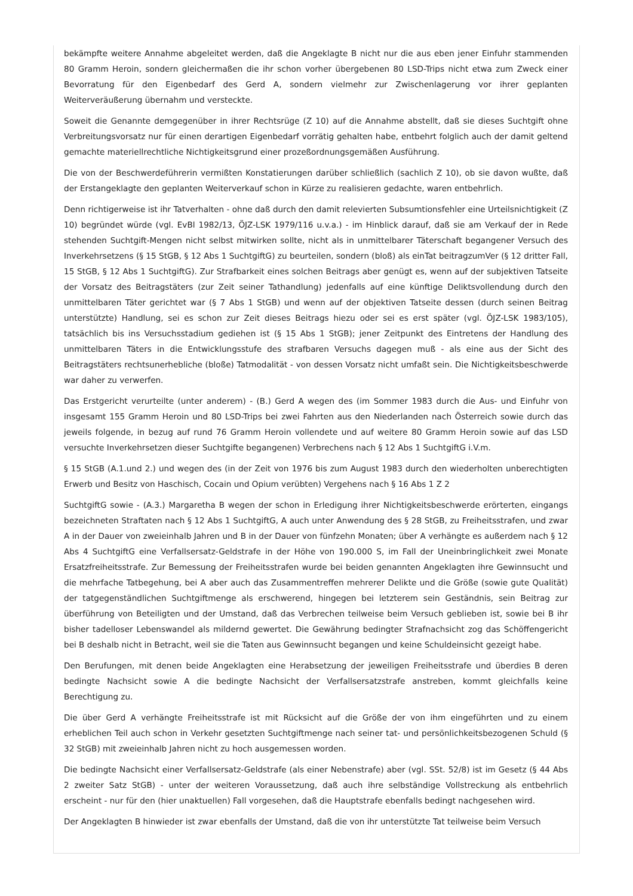bekämpfte weitere Annahme abgeleitet werden, daß die Angeklagte B nicht nur die aus eben jener Einfuhr stammenden 80 Gramm Heroin, sondern gleichermaßen die ihr schon vorher übergebenen 80 LSD-Trips nicht etwa zum Zweck einer Bevorratung für den Eigenbedarf des Gerd A, sondern vielmehr zur Zwischenlagerung vor ihrer geplanten Weiterveräußerung übernahm und versteckte.
Soweit die Genannte demgegenüber in ihrer Rechtsrüge (Z 10) auf die Annahme abstellt, daß sie dieses Suchtgift ohne Verbreitungsvorsatz nur für einen derartigen Eigenbedarf vorrätig gehalten habe, entbehrt folglich auch der damit geltend gemachte materiellrechtliche Nichtigkeitsgrund einer prozeßordnungsgemäßen Ausführung.
Die von der Beschwerdeführerin vermißten Konstatierungen darüber schließlich (sachlich Z 10), ob sie davon wußte, daß der Erstangeklagte den geplanten Weiterverkauf schon in Kürze zu realisieren gedachte, waren entbehrlich.
Denn richtigerweise ist ihr Tatverhalten - ohne daß durch den damit relevierten Subsumtionsfehler eine Urteilsnichtigkeit (Z 10) begründet würde (vgl. EvBl 1982/13, ÖJZ-LSK 1979/116 u.v.a.) - im Hinblick darauf, daß sie am Verkauf der in Rede stehenden Suchtgift-Mengen nicht selbst mitwirken sollte, nicht als in unmittelbarer Täterschaft begangener Versuch des Inverkehrsetzens (§ 15 StGB, § 12 Abs 1 SuchtgiftG) zu beurteilen, sondern (bloß) als einTat beitragzumVer (§ 12 dritter Fall, 15 StGB, § 12 Abs 1 SuchtgiftG). Zur Strafbarkeit eines solchen Beitrags aber genügt es, wenn auf der subjektiven Tatseite der Vorsatz des Beitragstäters (zur Zeit seiner Tathandlung) jedenfalls auf eine künftige Deliktsvollendung durch den unmittelbaren Täter gerichtet war (§ 7 Abs 1 StGB) und wenn auf der objektiven Tatseite dessen (durch seinen Beitrag unterstützte) Handlung, sei es schon zur Zeit dieses Beitrags hiezu oder sei es erst später (vgl. ÖJZ-LSK 1983/105), tatsächlich bis ins Versuchsstadium gediehen ist (§ 15 Abs 1 StGB); jener Zeitpunkt des Eintretens der Handlung des unmittelbaren Täters in die Entwicklungsstufe des strafbaren Versuchs dagegen muß - als eine aus der Sicht des Beitragstäters rechtsunerhebliche (bloße) Tatmodalität - von dessen Vorsatz nicht umfaßt sein. Die Nichtigkeitsbeschwerde war daher zu verwerfen.
Das Erstgericht verurteilte (unter anderem) - (B.) Gerd A wegen des (im Sommer 1983 durch die Aus- und Einfuhr von insgesamt 155 Gramm Heroin und 80 LSD-Trips bei zwei Fahrten aus den Niederlanden nach Österreich sowie durch das jeweils folgende, in bezug auf rund 76 Gramm Heroin vollendete und auf weitere 80 Gramm Heroin sowie auf das LSD versuchte Inverkehrsetzen dieser Suchtgifte begangenen) Verbrechens nach § 12 Abs 1 SuchtgiftG i.V.m.
§ 15 StGB (A.1.und 2.) und wegen des (in der Zeit von 1976 bis zum August 1983 durch den wiederholten unberechtigten Erwerb und Besitz von Haschisch, Cocain und Opium verübten) Vergehens nach § 16 Abs 1 Z 2
SuchtgiftG sowie - (A.3.) Margaretha B wegen der schon in Erledigung ihrer Nichtigkeitsbeschwerde erörterten, eingangs bezeichneten Straftaten nach § 12 Abs 1 SuchtgiftG, A auch unter Anwendung des § 28 StGB, zu Freiheitsstrafen, und zwar A in der Dauer von zweieinhalb Jahren und B in der Dauer von fünfzehn Monaten; über A verhängte es außerdem nach § 12 Abs 4 SuchtgiftG eine Verfallsersatz-Geldstrafe in der Höhe von 190.000 S, im Fall der Uneinbringlichkeit zwei Monate Ersatzfreiheitsstrafe. Zur Bemessung der Freiheitsstrafen wurde bei beiden genannten Angeklagten ihre Gewinnsucht und die mehrfache Tatbegehung, bei A aber auch das Zusammentreffen mehrerer Delikte und die Größe (sowie gute Qualität) der tatgegenständlichen Suchtgiftmenge als erschwerend, hingegen bei letzterem sein Geständnis, sein Beitrag zur überführung von Beteiligten und der Umstand, daß das Verbrechen teilweise beim Versuch geblieben ist, sowie bei B ihr bisher tadelloser Lebenswandel als mildernd gewertet. Die Gewährung bedingter Strafnachsicht zog das Schöffengericht bei B deshalb nicht in Betracht, weil sie die Taten aus Gewinnsucht begangen und keine Schuldeinsicht gezeigt habe.
Den Berufungen, mit denen beide Angeklagten eine Herabsetzung der jeweiligen Freiheitsstrafe und überdies B deren bedingte Nachsicht sowie A die bedingte Nachsicht der Verfallsersatzstrafe anstreben, kommt gleichfalls keine Berechtigung zu.
Die über Gerd A verhängte Freiheitsstrafe ist mit Rücksicht auf die Größe der von ihm eingeführten und zu einem erheblichen Teil auch schon in Verkehr gesetzten Suchtgiftmenge nach seiner tat- und persönlichkeitsbezogenen Schuld (§ 32 StGB) mit zweieinhalb Jahren nicht zu hoch ausgemessen worden.
Die bedingte Nachsicht einer Verfallsersatz-Geldstrafe (als einer Nebenstrafe) aber (vgl. SSt. 52/8) ist im Gesetz (§ 44 Abs 2 zweiter Satz StGB) - unter der weiteren Voraussetzung, daß auch ihre selbständige Vollstreckung als entbehrlich erscheint - nur für den (hier unaktuellen) Fall vorgesehen, daß die Hauptstrafe ebenfalls bedingt nachgesehen wird.
Der Angeklagten B hinwieder ist zwar ebenfalls der Umstand, daß die von ihr unterstützte Tat teilweise beim Versuch